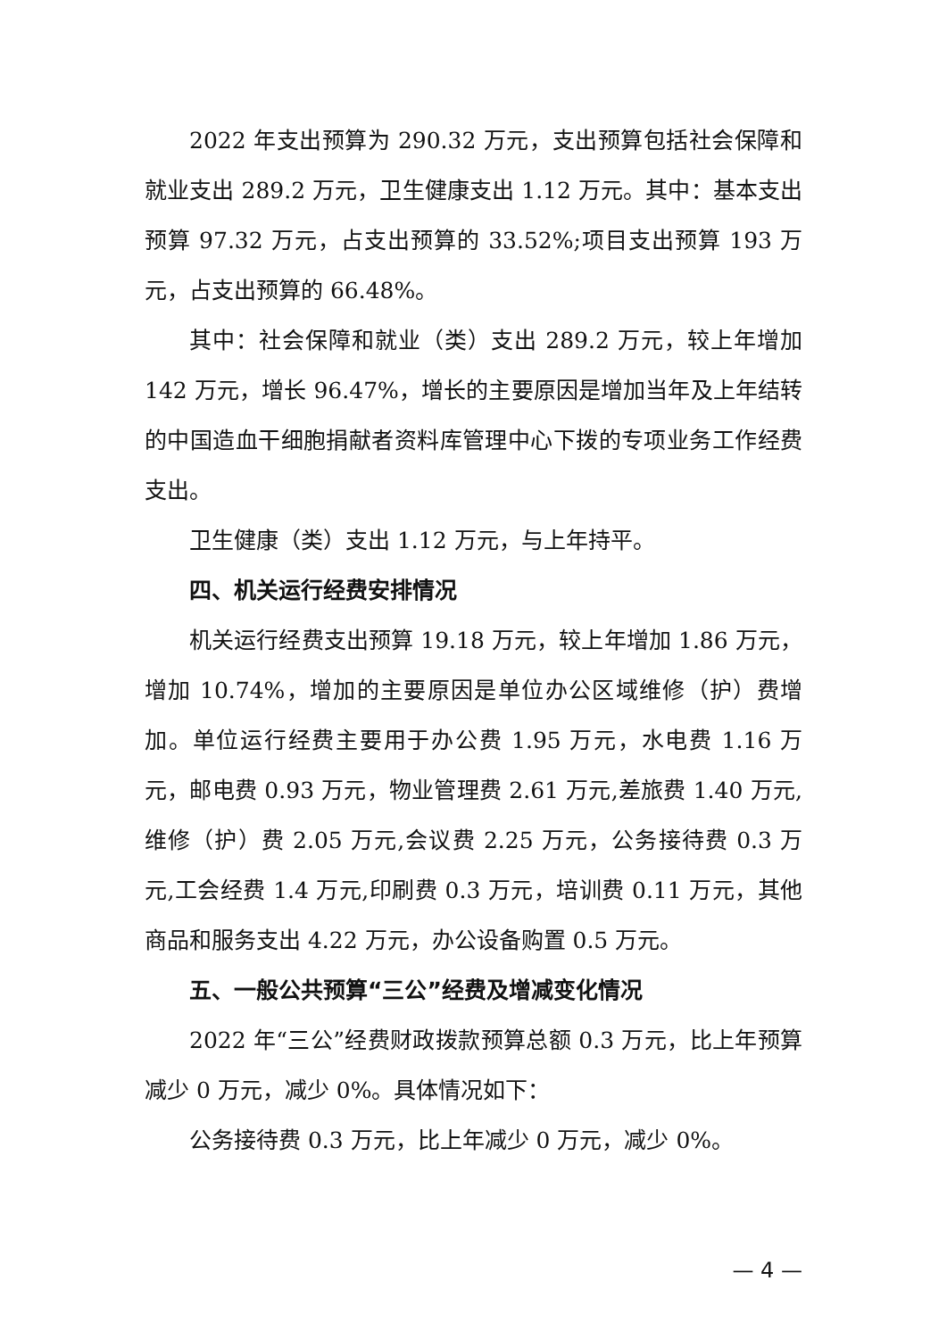2022 年支出预算为 290.32 万元，支出预算包括社会保障和就业支出 289.2 万元，卫生健康支出 1.12 万元。其中：基本支出预算 97.32 万元，占支出预算的 33.52%;项目支出预算 193 万元，占支出预算的 66.48%。
其中：社会保障和就业（类）支出 289.2 万元，较上年增加 142 万元，增长 96.47%，增长的主要原因是增加当年及上年结转的中国造血干细胞捐献者资料库管理中心下拨的专项业务工作经费支出。
卫生健康（类）支出 1.12 万元，与上年持平。
四、机关运行经费安排情况
机关运行经费支出预算 19.18 万元，较上年增加 1.86 万元，增加 10.74%，增加的主要原因是单位办公区域维修（护）费增加。单位运行经费主要用于办公费 1.95 万元，水电费 1.16 万元，邮电费 0.93 万元，物业管理费 2.61 万元,差旅费 1.40 万元,维修（护）费 2.05 万元,会议费 2.25 万元，公务接待费 0.3 万元,工会经费 1.4 万元,印刷费 0.3 万元，培训费 0.11 万元，其他商品和服务支出 4.22 万元，办公设备购置 0.5 万元。
五、一般公共预算“三公”经费及增减变化情况
2022 年“三公”经费财政拨款预算总额 0.3 万元，比上年预算减少 0 万元，减少 0%。具体情况如下：
公务接待费 0.3 万元，比上年减少 0 万元，减少 0%。
— 4 —